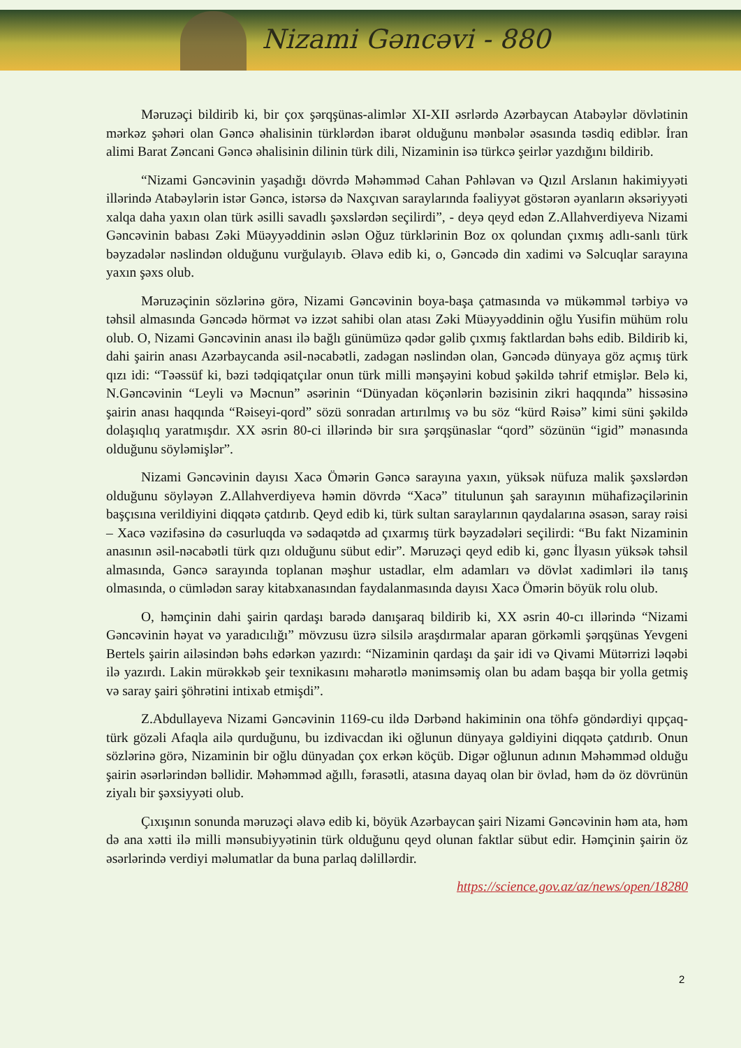Nizami Gəncəvi - 880
Məruzəçi bildirib ki, bir çox şərqşünas-alimlər XI-XII əsrlərdə Azərbaycan Atabəylər dövlətinin mərkəz şəhəri olan Gəncə əhalisinin türklərdən ibarət olduğunu mənbələr əsasında təsdiq ediblər. İran alimi Barat Zəncani Gəncə əhalisinin dilinin türk dili, Nizaminin isə türkcə şeirlər yazdığını bildirib.
“Nizami Gəncəvinin yaşadığı dövrdə Məhəmməd Cahan Pəhləvan və Qızıl Arslanın hakimiyyəti illərində Atabəylərin istər Gəncə, istərsə də Naxçıvan saraylarında fəaliyyət göstərən əyanların əksəriyyəti xalqa daha yaxın olan türk əsilli savadlı şəxslərdən seçilirdi”, - deyə qeyd edən Z.Allahverdiyeva Nizami Gəncəvinin babası Zəki Müəyyəddinin əslən Oğuz türklərinin Boz ox qolundan çıxmış adlı-sanlı türk bəyzadələr nəslindən olduğunu vurğulayıb. Əlavə edib ki, o, Gəncədə din xadimi və Səlcuqlar sarayına yaxın şəxs olub.
Məruzəçinin sözlərinə görə, Nizami Gəncəvinin boya-başa çatmasında və mükəmməl tərbiyə və təhsil almasında Gəncədə hörmət və izzət sahibi olan atası Zəki Müəyyəddinin oğlu Yusifin mühüm rolu olub. O, Nizami Gəncəvinin anası ilə bağlı günümüzə qədər gəlib çıxmış faktlardan bəhs edib. Bildirib ki, dahi şairin anası Azərbaycanda əsil-nəcabətli, zadəgan nəslindən olan, Gəncədə dünyaya göz açmış türk qızı idi: “Təəssüf ki, bəzi tədqiqatçılar onun türk milli mənşəyini kobud şəkildə təhrif etmişlər. Belə ki, N.Gəncəvinin “Leyli və Məcnun” əsərinin “Dünyadan köçənlərin bəzisinin zikri haqqında” hissəsinə şairin anası haqqında “Rəiseyi-qord” sözü sonradan artırılmış və bu söz “kürd Rəisə” kimi süni şəkildə dolaşıqlıq yaratmışdır. XX əsrin 80-ci illərində bir sıra şərqşünaslar “qord” sözünün “igid” mənasında olduğunu söyləmişlər”.
Nizami Gəncəvinin dayısı Xacə Ömərin Gəncə sarayına yaxın, yüksək nüfuza malik şəxslərdən olduğunu söyləyən Z.Allahverdiyeva həmin dövrdə “Xacə” titulunun şah sarayının mühafizəçilərinin başçısına verildiyini diqqətə çatdırıb. Qeyd edib ki, türk sultan saraylarının qaydalarına əsasən, saray rəisi – Xacə vəzifəsinə də cəsurluqda və sədaqətdə ad çıxarmış türk bəyzadələri seçilirdi: “Bu fakt Nizaminin anasının əsil-nəcabətli türk qızı olduğunu sübut edir”. Məruzəçi qeyd edib ki, gənc İlyasın yüksək təhsil almasında, Gəncə sarayında toplanan məşhur ustadlar, elm adamları və dövlət xadimləri ilə tanış olmasında, o cümlədən saray kitabxanasından faydalanmasında dayısı Xacə Ömərin böyük rolu olub.
O, həmçinin dahi şairin qardaşı barədə danışaraq bildirib ki, XX əsrin 40-cı illərində “Nizami Gəncəvinin həyat və yaradıcılığı” mövzusu üzrə silsilə araşdırmalar aparan görkəmli şərqşünas Yevgeni Bertels şairin ailəsindən bəhs edərkən yazırdı: “Nizaminin qardaşı da şair idi və Qivami Mütərrizi ləqəbi ilə yazırdı. Lakin mürəkkəb şeir texnikasını məharətlə mənimsəmiş olan bu adam başqa bir yolla getmiş və saray şairi şöhrətini intixab etmişdi”.
Z.Abdullayeva Nizami Gəncəvinin 1169-cu ildə Dərbənd hakiminin ona töhfə göndərdiyi qıpçaq-türk gözəli Afaqla ailə qurduğunu, bu izdivacdan iki oğlunun dünyaya gəldiyini diqqətə çatdırıb. Onun sözlərinə görə, Nizaminin bir oğlu dünyadan çox erkən köçüb. Digər oğlunun adının Məhəmməd olduğu şairin əsərlərindən bəllidir. Məhəmməd ağıllı, fərasətli, atasına dayaq olan bir övlad, həm də öz dövrünün ziyalı bir şəxsiyyəti olub.
Çıxışının sonunda məruzəçi əlavə edib ki, böyük Azərbaycan şairi Nizami Gəncəvinin həm ata, həm də ana xətti ilə milli mənsubiyyətinin türk olduğunu qeyd olunan faktlar sübut edir. Həmçinin şairin öz əsərlərində verdiyi məlumatlar da buna parlaq dəlillərdir.
https://science.gov.az/az/news/open/18280
2